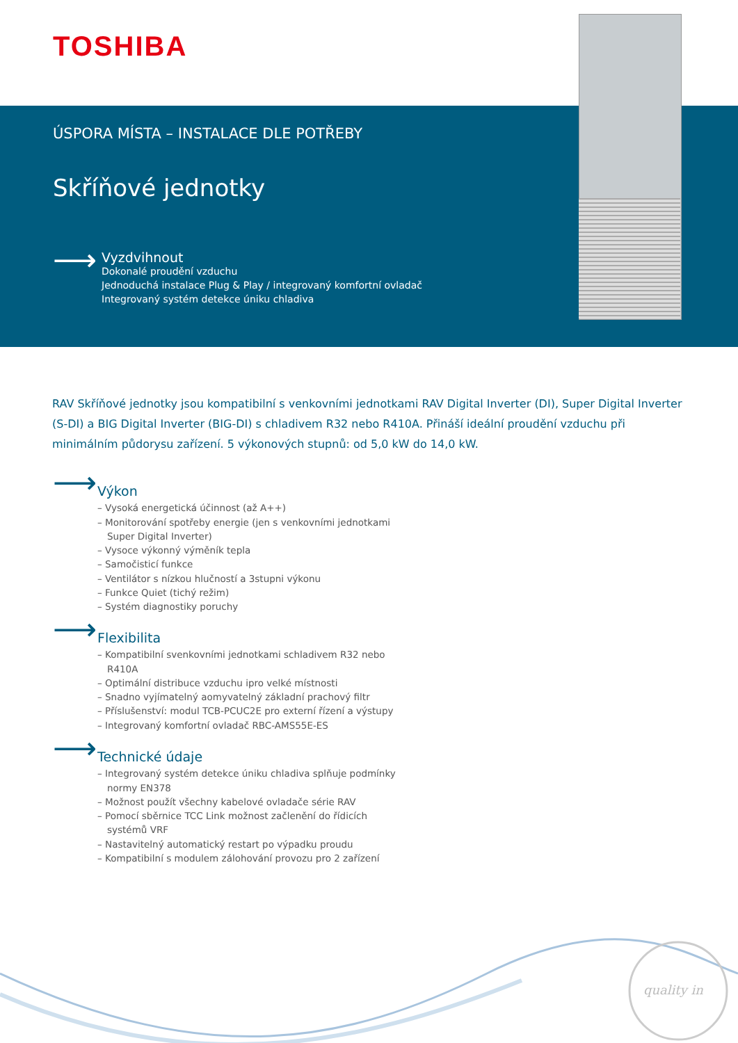TOSHIBA
ÚSPORA MÍSTA – INSTALACE DLE POTŘEBY
Skříňové jednotky
⟶
Vyzdvihnout
Dokonalé proudění vzduchu
Jednoduchá instalace Plug & Play / integrovaný komfortní ovladač
Integrovaný systém detekce úniku chladiva
RAV Skříňové jednotky jsou kompatibilní s venkovními jednotkami RAV Digital Inverter (DI), Super Digital Inverter (S-DI) a BIG Digital Inverter (BIG-DI) s chladivem R32 nebo R410A. Přináší ideální proudění vzduchu při minimálním půdorysu zařízení. 5 výkonových stupnů: od 5,0 kW do 14,0 kW.
⟶
Výkon
– Vysoká energetická účinnost (až A++)
– Monitorování spotřeby energie (jen s venkovními jednotkami Super Digital Inverter)
– Vysoce výkonný výměník tepla
– Samočisticí funkce
– Ventilátor s nízkou hlučností a 3stupni výkonu
– Funkce Quiet (tichý režim)
– Systém diagnostiky poruchy
⟶
Flexibilita
– Kompatibilní svenkovními jednotkami schladivem R32 nebo R410A
– Optimální distribuce vzduchu ipro velké místnosti
– Snadno vyjímatelný aomyvatelný základní prachový filtr
– Příslušenství: modul TCB-PCUC2E pro externí řízení a výstupy
– Integrovaný komfortní ovladač RBC-AMS55E-ES
⟶
Technické údaje
– Integrovaný systém detekce úniku chladiva splňuje podmínky normy EN378
– Možnost použít všechny kabelové ovladače série RAV
– Pomocí sběrnice TCC Link možnost začlenění do řídicích systémů VRF
– Nastavitelný automatický restart po výpadku proudu
– Kompatibilní s modulem zálohování provozu pro 2 zařízení
quality in